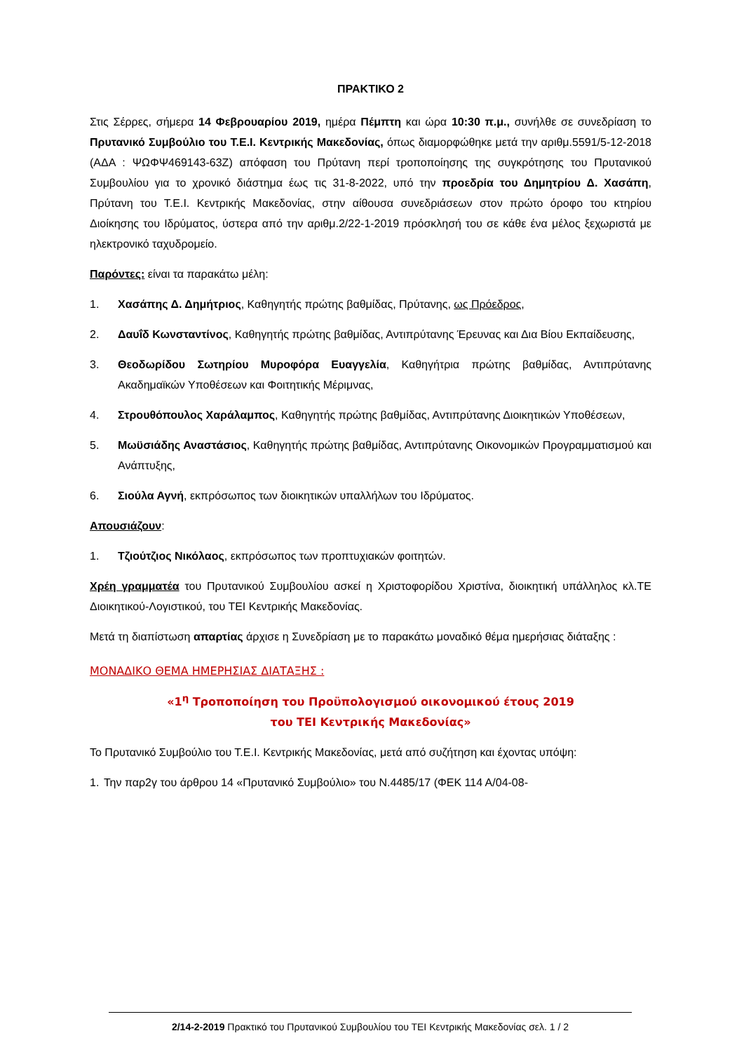ΠΡΑΚΤΙΚΟ 2
Στις Σέρρες, σήμερα 14 Φεβρουαρίου 2019, ημέρα Πέμπτη και ώρα 10:30 π.μ., συνήλθε σε συνεδρίαση το Πρυτανικό Συμβούλιο του Τ.Ε.Ι. Κεντρικής Μακεδονίας, όπως διαμορφώθηκε μετά την αριθμ.5591/5-12-2018 (ΑΔΑ : ΨΩΦΨ469143-63Ζ) απόφαση του Πρύτανη περί τροποποίησης της συγκρότησης του Πρυτανικού Συμβουλίου για το χρονικό διάστημα έως τις 31-8-2022, υπό την προεδρία του Δημητρίου Δ. Χασάπη, Πρύτανη του Τ.Ε.Ι. Κεντρικής Μακεδονίας, στην αίθουσα συνεδριάσεων στον πρώτο όροφο του κτηρίου Διοίκησης του Ιδρύματος, ύστερα από την αριθμ.2/22-1-2019 πρόσκλησή του σε κάθε ένα μέλος ξεχωριστά με ηλεκτρονικό ταχυδρομείο.
Παρόντες: είναι τα παρακάτω μέλη:
1. Χασάπης Δ. Δημήτριος, Καθηγητής πρώτης βαθμίδας, Πρύτανης, ως Πρόεδρος,
2. Δαυΐδ Κωνσταντίνος, Καθηγητής πρώτης βαθμίδας, Αντιπρύτανης Έρευνας και Δια Βίου Εκπαίδευσης,
3. Θεοδωρίδου Σωτηρίου Μυροφόρα Ευαγγελία, Καθηγήτρια πρώτης βαθμίδας, Αντιπρύτανης Ακαδημαϊκών Υποθέσεων και Φοιτητικής Μέριμνας,
4. Στρουθόπουλος Χαράλαμπος, Καθηγητής πρώτης βαθμίδας, Αντιπρύτανης Διοικητικών Υποθέσεων,
5. Μωϋσιάδης Αναστάσιος, Καθηγητής πρώτης βαθμίδας, Αντιπρύτανης Οικονομικών Προγραμματισμού και Ανάπτυξης,
6. Σιούλα Αγνή, εκπρόσωπος των διοικητικών υπαλλήλων του Ιδρύματος.
Απουσιάζουν:
1. Τζιούτζιος Νικόλαος, εκπρόσωπος των προπτυχιακών φοιτητών.
Χρέη γραμματέα του Πρυτανικού Συμβουλίου ασκεί η Χριστοφορίδου Χριστίνα, διοικητική υπάλληλος κλ.ΤΕ Διοικητικού-Λογιστικού, του ΤΕΙ Κεντρικής Μακεδονίας.
Μετά τη διαπίστωση απαρτίας άρχισε η Συνεδρίαση με το παρακάτω μοναδικό θέμα ημερήσιας διάταξης :
ΜΟΝΑΔΙΚΟ ΘΕΜΑ ΗΜΕΡΗΣΙΑΣ ΔΙΑΤΑΞΗΣ :
«1<sup>η</sup> Τροποποίηση του Προϋπολογισμού οικονομικού έτους 2019
του ΤΕΙ Κεντρικής Μακεδονίας»
Το Πρυτανικό Συμβούλιο του Τ.Ε.Ι. Κεντρικής Μακεδονίας, μετά από συζήτηση και έχοντας υπόψη:
1. Την παρ2γ του άρθρου 14 «Πρυτανικό Συμβούλιο» του Ν.4485/17 (ΦΕΚ 114 Α/04-08-
2/14-2-2019 Πρακτικό του Πρυτανικού Συμβουλίου του ΤΕΙ Κεντρικής Μακεδονίας σελ. 1 / 2